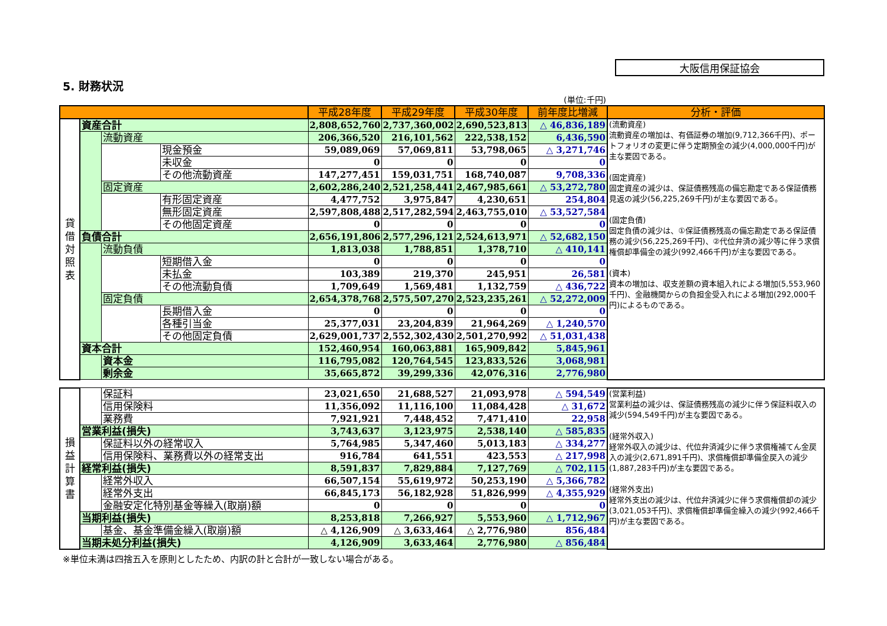大阪信用保証協会
5. 財務状況
(単位:千円)
| | | | | 平成28年度 | 平成29年度 | 平成30年度 | 前年度比増減 | 分析・評価 |
| --- | --- | --- | --- | --- | --- | --- | --- | --- |
| 貸借対照表 | 資産合計 | | | 2,808,652,760 | 2,737,360,002 | 2,690,523,813 | △ 46,836,189 | (流動資産) 流動資産の増加は、有価証券の増加(9,712,366千円)、ポートフォリオの変更に伴う定期預金の減少(4,000,000千円)が主な要因である。 (固定資産) 固定資産の減少は、保証債務残高の備忘勘定である保証債務見返の減少(56,225,269千円)が主な要因である。 (固定負債) 固定負債の減少は、①保証債務残高の備忘勘定である保証債務の減少(56,225,269千円)、②代位弁済の減少等に伴う求償権償却準備金の減少(992,466千円)が主な要因である。 (資本) 資本の増加は、収支差額の資本組入れによる増加(5,553,960千円)、金融機関からの負担金受入れによる増加(292,000千円)によるものである。 |
| | | 流動資産 | | 206,366,520 | 216,101,562 | 222,538,152 | 6,436,590 | |
| | | | 現金預金 | 59,089,069 | 57,069,811 | 53,798,065 | △ 3,271,746 | |
| | | | 未収金 | 0 | 0 | 0 | 0 | |
| | | | その他流動資産 | 147,277,451 | 159,031,751 | 168,740,087 | 9,708,336 | |
| | | 固定資産 | | 2,602,286,240 | 2,521,258,441 | 2,467,985,661 | △ 53,272,780 | |
| | | | 有形固定資産 | 4,477,752 | 3,975,847 | 4,230,651 | 254,804 | |
| | | | 無形固定資産 | 2,597,808,488 | 2,517,282,594 | 2,463,755,010 | △ 53,527,584 | |
| | | | その他固定資産 | 0 | 0 | 0 | 0 | |
| | 負債合計 | | | 2,656,191,806 | 2,577,296,121 | 2,524,613,971 | △ 52,682,150 | |
| | | 流動負債 | | 1,813,038 | 1,788,851 | 1,378,710 | △ 410,141 | |
| | | | 短期借入金 | 0 | 0 | 0 | 0 | |
| | | | 未払金 | 103,389 | 219,370 | 245,951 | 26,581 | |
| | | | その他流動負債 | 1,709,649 | 1,569,481 | 1,132,759 | △ 436,722 | |
| | | 固定負債 | | 2,654,378,768 | 2,575,507,270 | 2,523,235,261 | △ 52,272,009 | |
| | | | 長期借入金 | 0 | 0 | 0 | 0 | |
| | | | 各種引当金 | 25,377,031 | 23,204,839 | 21,964,269 | △ 1,240,570 | |
| | | | その他固定負債 | 2,629,001,737 | 2,552,302,430 | 2,501,270,992 | △ 51,031,438 | |
| | 資本合計 | | | 152,460,954 | 160,063,881 | 165,909,842 | 5,845,961 | |
| | | 資本金 | | 116,795,082 | 120,764,545 | 123,833,526 | 3,068,981 | |
| | | 剰余金 | | 35,665,872 | 39,299,336 | 42,076,316 | 2,776,980 | |
| 損益計算書 | | 保証料 | 23,021,650 | 21,688,527 | 21,093,978 | △ 594,549 | (営業利益) 営業利益の減少は、保証債務残高の減少に伴う保証料収入の減少(594,549千円)が主な要因である。 (経常外収入) 経常外収入の減少は、代位弁済減少に伴う求償権補てん金戻入の減少(2,671,891千円)、求償権償却準備金戻入の減少(1,887,283千円)が主な要因である。 (経常外支出) 経常外支出の減少は、代位弁済減少に伴う求償権償却の減少(3,021,053千円)、求償権償却準備金繰入の減少(992,466千円)が主な要因である。 |
| | | 信用保険料 | 11,356,092 | 11,116,100 | 11,084,428 | △ 31,672 | |
| | | 業務費 | 7,921,921 | 7,448,452 | 7,471,410 | 22,958 | |
| | 営業利益(損失) | | 3,743,637 | 3,123,975 | 2,538,140 | △ 585,835 | |
| | | 保証料以外の経常収入 | 5,764,985 | 5,347,460 | 5,013,183 | △ 334,277 | |
| | | 信用保険料、業務費以外の経常支出 | 916,784 | 641,551 | 423,553 | △ 217,998 | |
| | 経常利益(損失) | | 8,591,837 | 7,829,884 | 7,127,769 | △ 702,115 | |
| | | 経常外収入 | 66,507,154 | 55,619,972 | 50,253,190 | △ 5,366,782 | |
| | | 経常外支出 | 66,845,173 | 56,182,928 | 51,826,999 | △ 4,355,929 | |
| | | 金融安定化特別基金等繰入(取崩)額 | 0 | 0 | 0 | 0 | |
| | 当期利益(損失) | | 8,253,818 | 7,266,927 | 5,553,960 | △ 1,712,967 | |
| | | 基金、基金準備金繰入(取崩)額 | △ 4,126,909 | △ 3,633,464 | △ 2,776,980 | 856,484 | |
| | 当期未処分利益(損失) | | 4,126,909 | 3,633,464 | 2,776,980 | △ 856,484 | |
※単位未満は四捨五入を原則としたため、内訳の計と合計が一致しない場合がある。